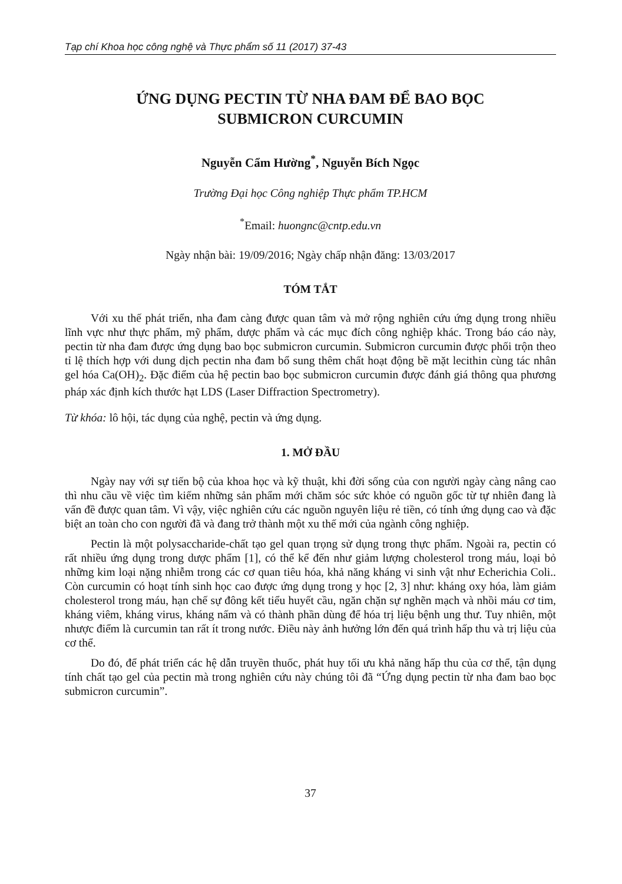Tạp chí Khoa học công nghệ và Thực phẩm số 11 (2017) 37-43
ỨNG DỤNG PECTIN TỪ NHA ĐAM ĐỂ BAO BỌC
SUBMICRON CURCUMIN
Nguyễn Cẩm Hường<sup>*</sup>, Nguyễn Bích Ngọc
Trường Đại học Công nghiệp Thực phẩm TP.HCM
<sup>*</sup> Email: huongnc@cntp.edu.vn
Ngày nhận bài: 19/09/2016; Ngày chấp nhận đăng: 13/03/2017
TÓM TẮT
Với xu thế phát triển, nha đam càng được quan tâm và mở rộng nghiên cứu ứng dụng trong nhiều lĩnh vực như thực phẩm, mỹ phẩm, dược phẩm và các mục đích công nghiệp khác. Trong báo cáo này, pectin từ nha đam được ứng dụng bao bọc submicron curcumin. Submicron curcumin được phối trộn theo tỉ lệ thích hợp với dung dịch pectin nha đam bổ sung thêm chất hoạt động bề mặt lecithin cùng tác nhân gel hóa Ca(OH)<sub>2</sub>. Đặc điểm của hệ pectin bao bọc submicron curcumin được đánh giá thông qua phương pháp xác định kích thước hạt LDS (Laser Diffraction Spectrometry).
Từ khóa: lô hội, tác dụng của nghệ, pectin và ứng dụng.
1. MỞ ĐẦU
Ngày nay với sự tiến bộ của khoa học và kỹ thuật, khi đời sống của con người ngày càng nâng cao thì nhu cầu về việc tìm kiếm những sản phẩm mới chăm sóc sức khỏe có nguồn gốc từ tự nhiên đang là vấn đề được quan tâm. Vì vậy, việc nghiên cứu các nguồn nguyên liệu rẻ tiền, có tính ứng dụng cao và đặc biệt an toàn cho con người đã và đang trở thành một xu thế mới của ngành công nghiệp.
Pectin là một polysaccharide-chất tạo gel quan trọng sử dụng trong thực phẩm. Ngoài ra, pectin có rất nhiều ứng dụng trong dược phẩm [1], có thể kể đến như giảm lượng cholesterol trong máu, loại bỏ những kim loại nặng nhiễm trong các cơ quan tiêu hóa, khả năng kháng vi sinh vật như Echerichia Coli.. Còn curcumin có hoạt tính sinh học cao được ứng dụng trong y học [2, 3] như: kháng oxy hóa, làm giảm cholesterol trong máu, hạn chế sự đông kết tiểu huyết cầu, ngăn chặn sự nghẽn mạch và nhồi máu cơ tim, kháng viêm, kháng virus, kháng nấm và có thành phần dùng để hóa trị liệu bệnh ung thư. Tuy nhiên, một nhược điểm là curcumin tan rất ít trong nước. Điều này ảnh hưởng lớn đến quá trình hấp thu và trị liệu của cơ thể.
Do đó, để phát triển các hệ dẫn truyền thuốc, phát huy tối ưu khả năng hấp thu của cơ thể, tận dụng tính chất tạo gel của pectin mà trong nghiên cứu này chúng tôi đã “Ứng dụng pectin từ nha đam bao bọc submicron curcumin”.
37